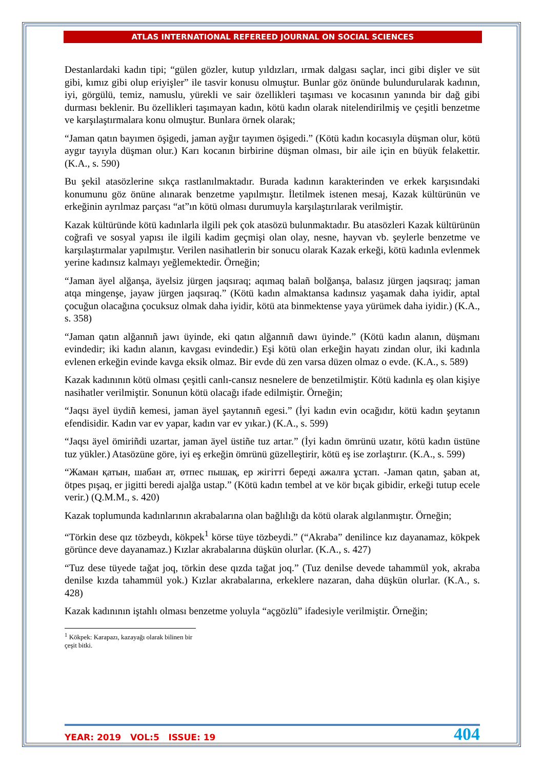ATLAS INTERNATIONAL REFEREED JOURNAL ON SOCIAL SCIENCES
Destanlardaki kadın tipi; “gülen gözler, kutup yıldızları, ırmak dalgası saçlar, inci gibi dişler ve süt gibi, kımız gibi olup eriyişler” ile tasvir konusu olmuştur. Bunlar göz önünde bulundurularak kadının, iyi, görgülü, temiz, namuslu, yürekli ve sair özellikleri taşıması ve kocasının yanında bir dağ gibi durması beklenir. Bu özellikleri taşımayan kadın, kötü kadın olarak nitelendirilmiş ve çeşitli benzetme ve karşılaştırmalara konu olmuştur. Bunlara örnek olarak;
“Jaman qatın bayımen öşigedi, jaman ayğır tayımen öşigedi.” (Kötü kadın kocasıyla düşman olur, kötü aygır tayıyla düşman olur.) Karı kocanın birbirine düşman olması, bir aile için en büyük felakettir. (K.A., s. 590)
Bu şekil atasözlerine sıkça rastlanılmaktadır. Burada kadının karakterinden ve erkek karşısındaki konumunu göz önüne alınarak benzetme yapılmıştır. İletilmek istenen mesaj, Kazak kültürünün ve erkeğinin ayrılmaz parçası “at”ın kötü olması durumuyla karşılaştırılarak verilmiştir.
Kazak kültüründe kötü kadınlarla ilgili pek çok atasözü bulunmaktadır. Bu atasözleri Kazak kültürünün coğrafi ve sosyal yapısı ile ilgili kadim geçmişi olan olay, nesne, hayvan vb. şeylerle benzetme ve karşılaştırmalar yapılmıştır. Verilen nasihatlerin bir sonucu olarak Kazak erkeği, kötü kadınla evlenmek yerine kadınsız kalmayı yeğlemektedir. Örneğin;
“Jaman äyel alğanşa, äyelsiz jürgen jaqsıraq; aqımaq balañ bolğanşa, balasız jürgen jaqsıraq; jaman atqa mingenşe, jayaw jürgen jaqsıraq.” (Kötü kadın almaktansa kadınsız yaşamak daha iyidir, aptal çocuğun olacağına çocuksuz olmak daha iyidir, kötü ata binmektense yaya yürümek daha iyidir.) (K.A., s. 358)
“Jaman qatın alğannıñ jawı üyinde, eki qatın alğannıñ dawı üyinde.” (Kötü kadın alanın, düşmanı evindedir; iki kadın alanın, kavgası evindedir.) Eşi kötü olan erkeğin hayatı zindan olur, iki kadınla evlenen erkeğin evinde kavga eksik olmaz. Bir evde dü zen varsa düzen olmaz o evde. (K.A., s. 589)
Kazak kadınının kötü olması çeşitli canlı-cansız nesnelere de benzetilmiştir. Kötü kadınla eş olan kişiye nasihatler verilmiştir. Sonunun kötü olacağı ifade edilmiştir. Örneğin;
“Jaqsı äyel üydiñ kemesi, jaman äyel şaytannıñ egesi.” (İyi kadın evin ocağıdır, kötü kadın şeytanın efendisidir. Kadın var ev yapar, kadın var ev yıkar.) (K.A., s. 599)
“Jaqsı äyel ömiriñdi uzartar, jaman äyel üstiñe tuz artar.” (İyi kadın ömrünü uzatır, kötü kadın üstüne tuz yükler.) Atasözüne göre, iyi eş erkeğin ömrünü güzelleştirir, kötü eş ise zorlaştırır. (K.A., s. 599)
“Жаман қатын, шабан ат, өтпес пышақ, ер жігітті береді ажалға ұстап. -Jaman qatın, şaban at, ötpes pışaq, er jigitti beredi ajalğa ustap.” (Kötü kadın tembel at ve kör bıçak gibidir, erkeği tutup ecele verir.) (Q.M.M., s. 420)
Kazak toplumunda kadınlarının akrabalarına olan bağlılığı da kötü olarak algılanmıştır. Örneğin;
“Törkin dese qız tözbeydı, kökpek<sup>1</sup> körse tüye tözbeydi.” (“Akraba” denilince kız dayanamaz, kökpek görünce deve dayanamaz.) Kızlar akrabalarına düşkün olurlar. (K.A., s. 427)
“Tuz dese tüyede tağat joq, törkin dese qızda tağat joq.” (Tuz denilse devede tahammül yok, akraba denilse kızda tahammül yok.) Kızlar akrabalarına, erkeklere nazaran, daha düşkün olurlar. (K.A., s. 428)
Kazak kadınının iştahlı olması benzetme yoluyla “açgözlü” ifadesiyle verilmiştir. Örneğin;
<sup>1</sup> Kökpek: Karapazı, kazayağı olarak bilinen bir çeşit bitki.
YEAR: 2019 VOL:5 ISSUE: 19 404